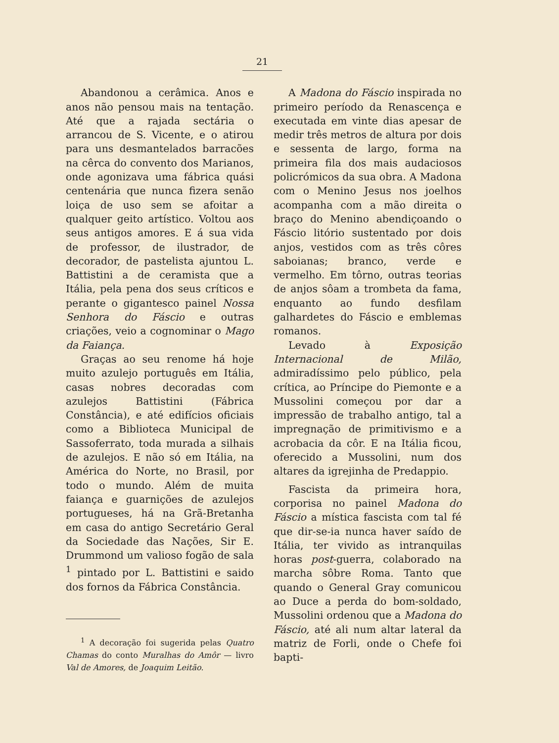21
Abandonou a cerâmica. Anos e anos não pensou mais na tentação. Até que a rajada sectária o arrancou de S. Vicente, e o atirou para uns desmantelados barracões na cêrca do convento dos Marianos, onde agonizava uma fábrica quási centenária que nunca fizera senão loiça de uso sem se afoitar a qualquer geito artístico. Voltou aos seus antigos amores. E á sua vida de professor, de ilustrador, de decorador, de pastelista ajuntou L. Battistini a de ceramista que a Itália, pela pena dos seus críticos e perante o gigantesco painel Nossa Senhora do Fáscio e outras criações, veio a cognominar o Mago da Faiança.
Graças ao seu renome há hoje muito azulejo português em Itália, casas nobres decoradas com azulejos Battistini (Fábrica Constância), e até edifícios oficiais como a Biblioteca Municipal de Sassoferrato, toda murada a silhais de azulejos. E não só em Itália, na América do Norte, no Brasil, por todo o mundo. Além de muita faiança e guarnições de azulejos portugueses, há na Grã-Bretanha em casa do antigo Secretário Geral da Sociedade das Nações, Sir E. Drummond um valioso fogão de sala <sup>1</sup> pintado por L. Battistini e saido dos fornos da Fábrica Constância.
<sup>1</sup> A decoração foi sugerida pelas Quatro Chamas do conto Muralhas do Amôr — livro Val de Amores, de Joaquim Leitão.
A Madona do Fáscio inspirada no primeiro período da Renascença e executada em vinte dias apesar de medir três metros de altura por dois e sessenta de largo, forma na primeira fila dos mais audaciosos policrómicos da sua obra. A Madona com o Menino Jesus nos joelhos acompanha com a mão direita o braço do Menino abendiçoando o Fáscio litório sustentado por dois anjos, vestidos com as três côres saboianas; branco, verde e vermelho. Em tôrno, outras teorias de anjos sôam a trombeta da fama, enquanto ao fundo desfilam galhardetes do Fáscio e emblemas romanos.
Levado à Exposição Internacional de Milão, admiradíssimo pelo público, pela crítica, ao Príncipe do Piemonte e a Mussolini começou por dar a impressão de trabalho antigo, tal a impregnação de primitivismo e a acrobacia da côr. E na Itália ficou, oferecido a Mussolini, num dos altares da igrejinha de Predappio.
Fascista da primeira hora, corporisa no painel Madona do Fáscio a mística fascista com tal fé que dir-se-ia nunca haver saído de Itália, ter vivido as intranquilas horas post-guerra, colaborado na marcha sôbre Roma. Tanto que quando o General Gray comunicou ao Duce a perda do bom-soldado, Mussolini ordenou que a Madona do Fáscio, até ali num altar lateral da matriz de Forli, onde o Chefe foi bapti-